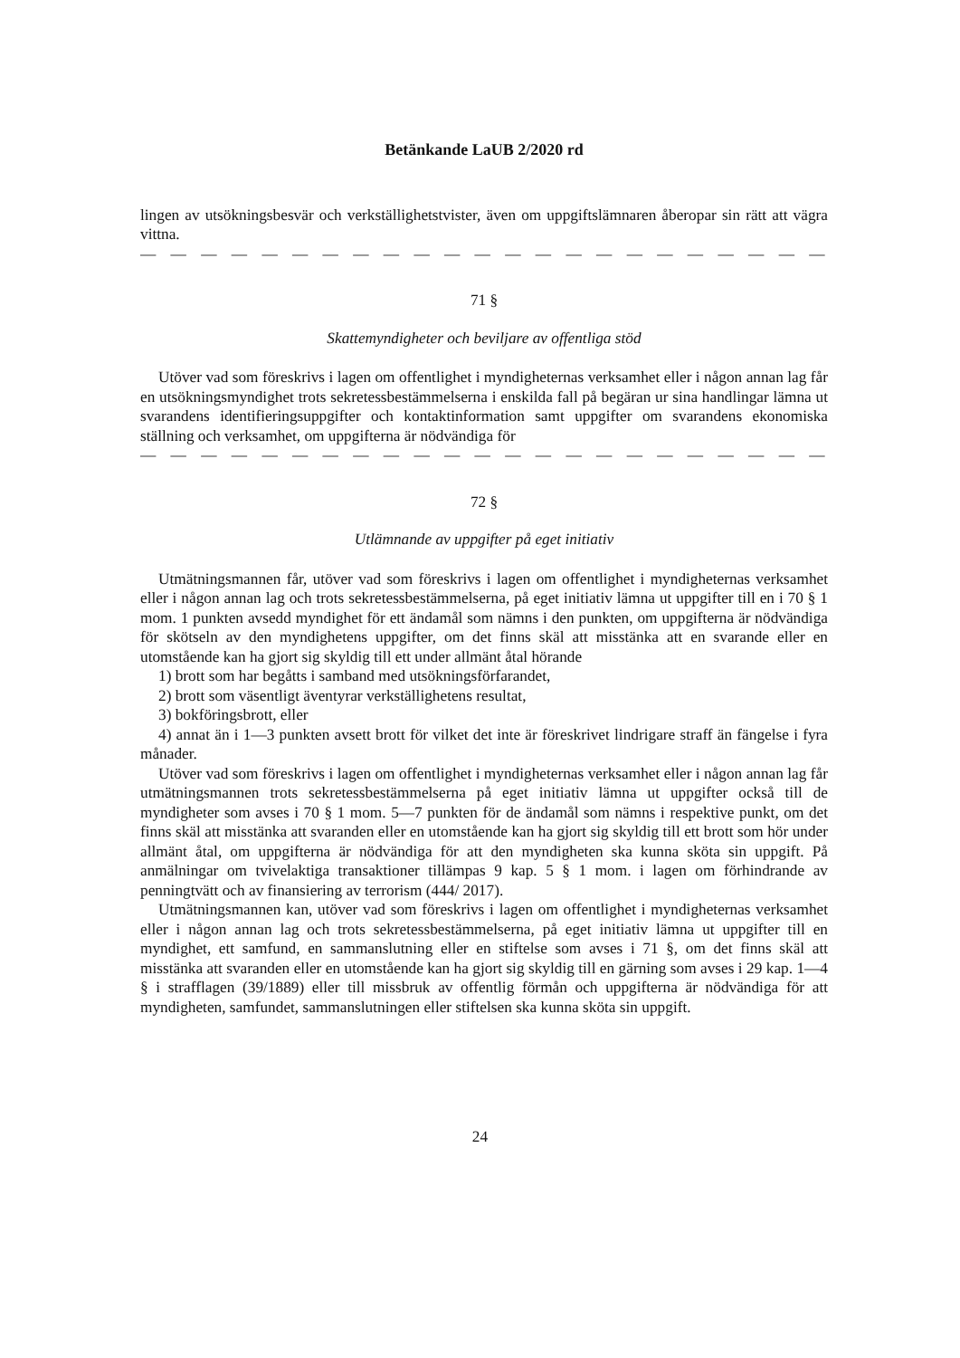Betänkande LaUB 2/2020 rd
lingen av utsökningsbesvär och verkställighetstvister, även om uppgiftslämnaren åberopar sin rätt att vägra vittna.
— — — — — — — — — — — — — — — — — — — — — — — — — —
71 §
Skattemyndigheter och beviljare av offentliga stöd
Utöver vad som föreskrivs i lagen om offentlighet i myndigheternas verksamhet eller i någon annan lag får en utsökningsmyndighet trots sekretessbestämmelserna i enskilda fall på begäran ur sina handlingar lämna ut svarandens identifieringsuppgifter och kontaktinformation samt uppgifter om svarandens ekonomiska ställning och verksamhet, om uppgifterna är nödvändiga för
— — — — — — — — — — — — — — — — — — — — — — — — — —
72 §
Utlämnande av uppgifter på eget initiativ
Utmätningsmannen får, utöver vad som föreskrivs i lagen om offentlighet i myndigheternas verksamhet eller i någon annan lag och trots sekretessbestämmelserna, på eget initiativ lämna ut uppgifter till en i 70 § 1 mom. 1 punkten avsedd myndighet för ett ändamål som nämns i den punkten, om uppgifterna är nödvändiga för skötseln av den myndighetens uppgifter, om det finns skäl att misstänka att en svarande eller en utomstående kan ha gjort sig skyldig till ett under allmänt åtal hörande
1) brott som har begåtts i samband med utsökningsförfarandet,
2) brott som väsentligt äventyrar verkställighetens resultat,
3) bokföringsbrott, eller
4) annat än i 1—3 punkten avsett brott för vilket det inte är föreskrivet lindrigare straff än fängelse i fyra månader.
Utöver vad som föreskrivs i lagen om offentlighet i myndigheternas verksamhet eller i någon annan lag får utmätningsmannen trots sekretessbestämmelserna på eget initiativ lämna ut uppgifter också till de myndigheter som avses i 70 § 1 mom. 5—7 punkten för de ändamål som nämns i respektive punkt, om det finns skäl att misstänka att svaranden eller en utomstående kan ha gjort sig skyldig till ett brott som hör under allmänt åtal, om uppgifterna är nödvändiga för att den myndigheten ska kunna sköta sin uppgift. På anmälningar om tvivelaktiga transaktioner tillämpas 9 kap. 5 § 1 mom. i lagen om förhindrande av penningtvätt och av finansiering av terrorism (444/ 2017).
Utmätningsmannen kan, utöver vad som föreskrivs i lagen om offentlighet i myndigheternas verksamhet eller i någon annan lag och trots sekretessbestämmelserna, på eget initiativ lämna ut uppgifter till en myndighet, ett samfund, en sammanslutning eller en stiftelse som avses i 71 §, om det finns skäl att misstänka att svaranden eller en utomstående kan ha gjort sig skyldig till en gärning som avses i 29 kap. 1—4 § i strafflagen (39/1889) eller till missbruk av offentlig förmån och uppgifterna är nödvändiga för att myndigheten, samfundet, sammanslutningen eller stiftelsen ska kunna sköta sin uppgift.
24